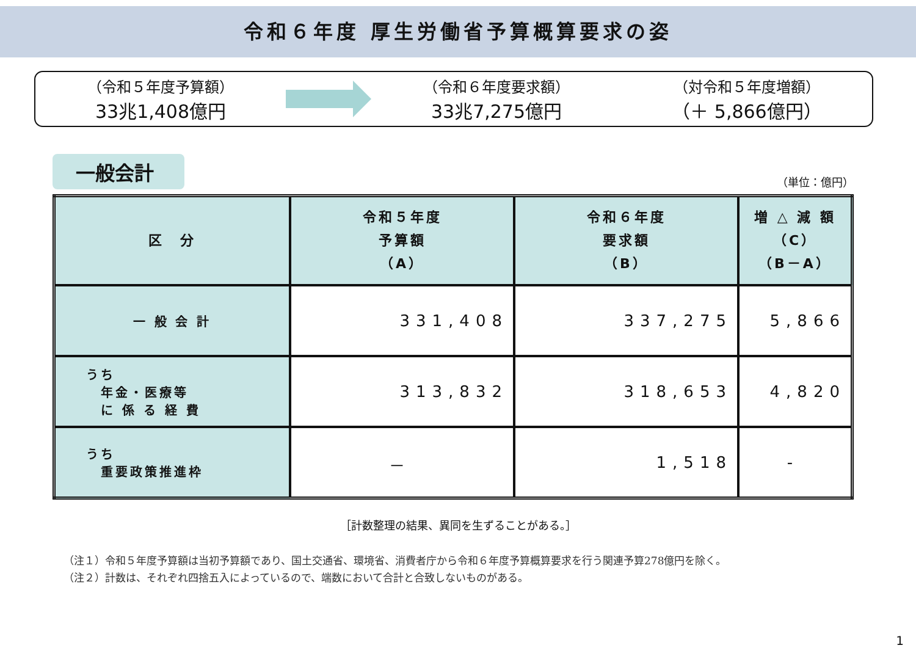令和６年度 厚生労働省予算概算要求の姿
（令和５年度予算額）
33兆1,408億円
（令和６年度要求額）
33兆7,275億円
（対令和５年度増額）
（＋ 5,866億円）
一般会計
（単位：億円）
| 区 分 | 令和５年度 予算額 （A） | 令和６年度 要求額 （B） | 増 △ 減 額 （C） （B－A） |
| --- | --- | --- | --- |
| 一 般 会 計 | 331,408 | 337,275 | 5,866 |
| うち 年金・医療等 に 係 る 経 費 | 313,832 | 318,653 | 4,820 |
| うち 重要政策推進枠 | － | 1,518 | - |
［計数整理の結果、異同を生ずることがある。］
（注１）令和５年度予算額は当初予算額であり、国土交通省、環境省、消費者庁から令和６年度予算概算要求を行う関連予算278億円を除く。
（注２）計数は、それぞれ四捨五入によっているので、端数において合計と合致しないものがある。
1